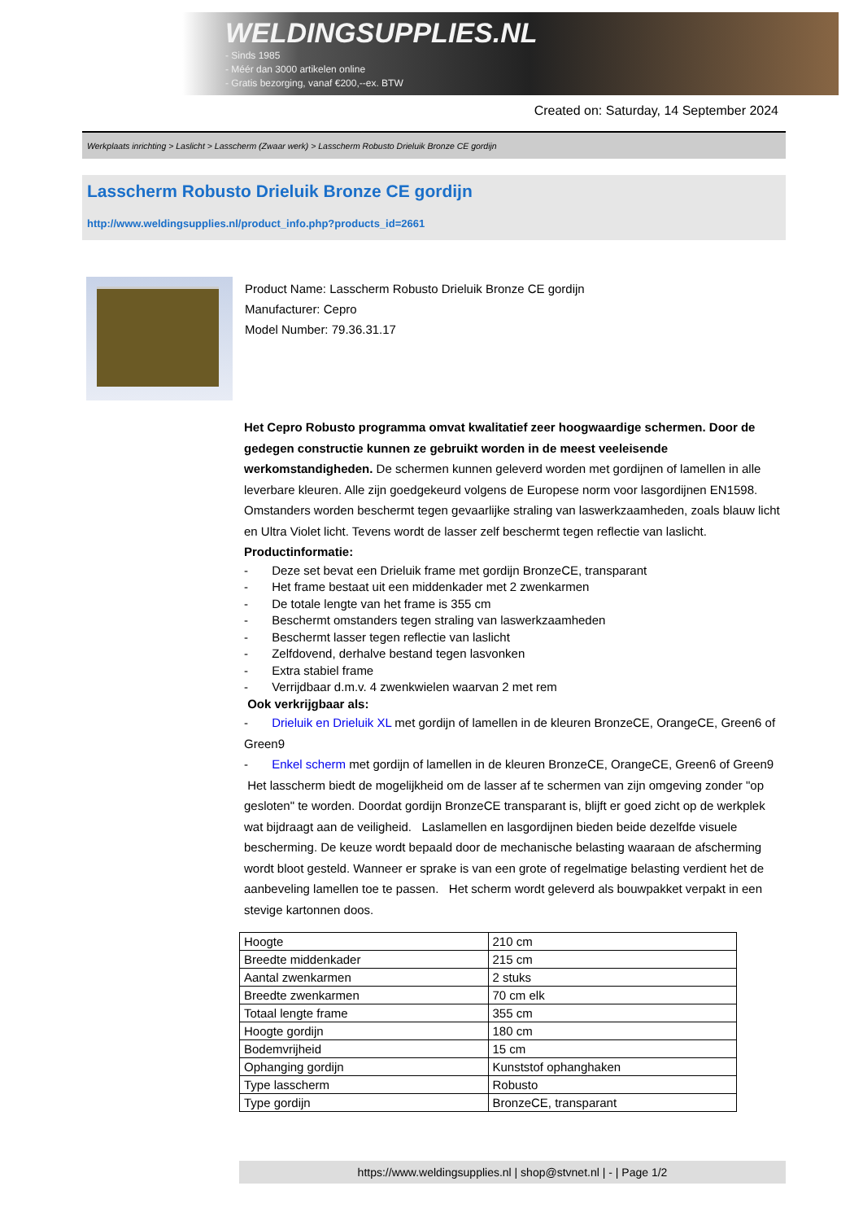WELDINGSUPPLIES.NL
- Sinds 1985
- Méér dan 3000 artikelen online
- Gratis bezorging, vanaf €200,--ex. BTW
Created on: Saturday, 14 September 2024
Werkplaats inrichting > Laslicht > Lasscherm (Zwaar werk) > Lasscherm Robusto Drieluik Bronze CE gordijn
Lasscherm Robusto Drieluik Bronze CE gordijn
http://www.weldingsupplies.nl/product_info.php?products_id=2661
Product Name: Lasscherm Robusto Drieluik Bronze CE gordijn
Manufacturer: Cepro
Model Number: 79.36.31.17
Het Cepro Robusto programma omvat kwalitatief zeer hoogwaardige schermen. Door de gedegen constructie kunnen ze gebruikt worden in de meest veeleisende werkomstandigheden. De schermen kunnen geleverd worden met gordijnen of lamellen in alle leverbare kleuren. Alle zijn goedgekeurd volgens de Europese norm voor lasgordijnen EN1598. Omstanders worden beschermt tegen gevaarlijke straling van laswerkzaamheden, zoals blauw licht en Ultra Violet licht. Tevens wordt de lasser zelf beschermt tegen reflectie van laslicht. Productinformatie:
- Deze set bevat een Drieluik frame met gordijn BronzeCE, transparant
- Het frame bestaat uit een middenkader met 2 zwenkarmen
- De totale lengte van het frame is 355 cm
- Beschermt omstanders tegen straling van laswerkzaamheden
- Beschermt lasser tegen reflectie van laslicht
- Zelfdovend, derhalve bestand tegen lasvonken
- Extra stabiel frame
- Verrijdbaar d.m.v. 4 zwenkwielen waarvan 2 met rem
Ook verkrijgbaar als:
- Drieluik en Drieluik XL met gordijn of lamellen in de kleuren BronzeCE, OrangeCE, Green6 of Green9
- Enkel scherm met gordijn of lamellen in de kleuren BronzeCE, OrangeCE, Green6 of Green9
Het lasscherm biedt de mogelijkheid om de lasser af te schermen van zijn omgeving zonder "op gesloten" te worden. Doordat gordijn BronzeCE transparant is, blijft er goed zicht op de werkplek wat bijdraagt aan de veiligheid. Laslamellen en lasgordijnen bieden beide dezelfde visuele bescherming. De keuze wordt bepaald door de mechanische belasting waaraan de afscherming wordt bloot gesteld. Wanneer er sprake is van een grote of regelmatige belasting verdient het de aanbeveling lamellen toe te passen. Het scherm wordt geleverd als bouwpakket verpakt in een stevige kartonnen doos.
| Hoogte | 210 cm |
| Breedte middenkader | 215 cm |
| Aantal zwenkarmen | 2 stuks |
| Breedte zwenkarmen | 70 cm elk |
| Totaal lengte frame | 355 cm |
| Hoogte gordijn | 180 cm |
| Bodemvrijheid | 15 cm |
| Ophanging gordijn | Kunststof ophanghaken |
| Type lasscherm | Robusto |
| Type gordijn | BronzeCE, transparant |
https://www.weldingsupplies.nl | shop@stvnet.nl | - | Page 1/2